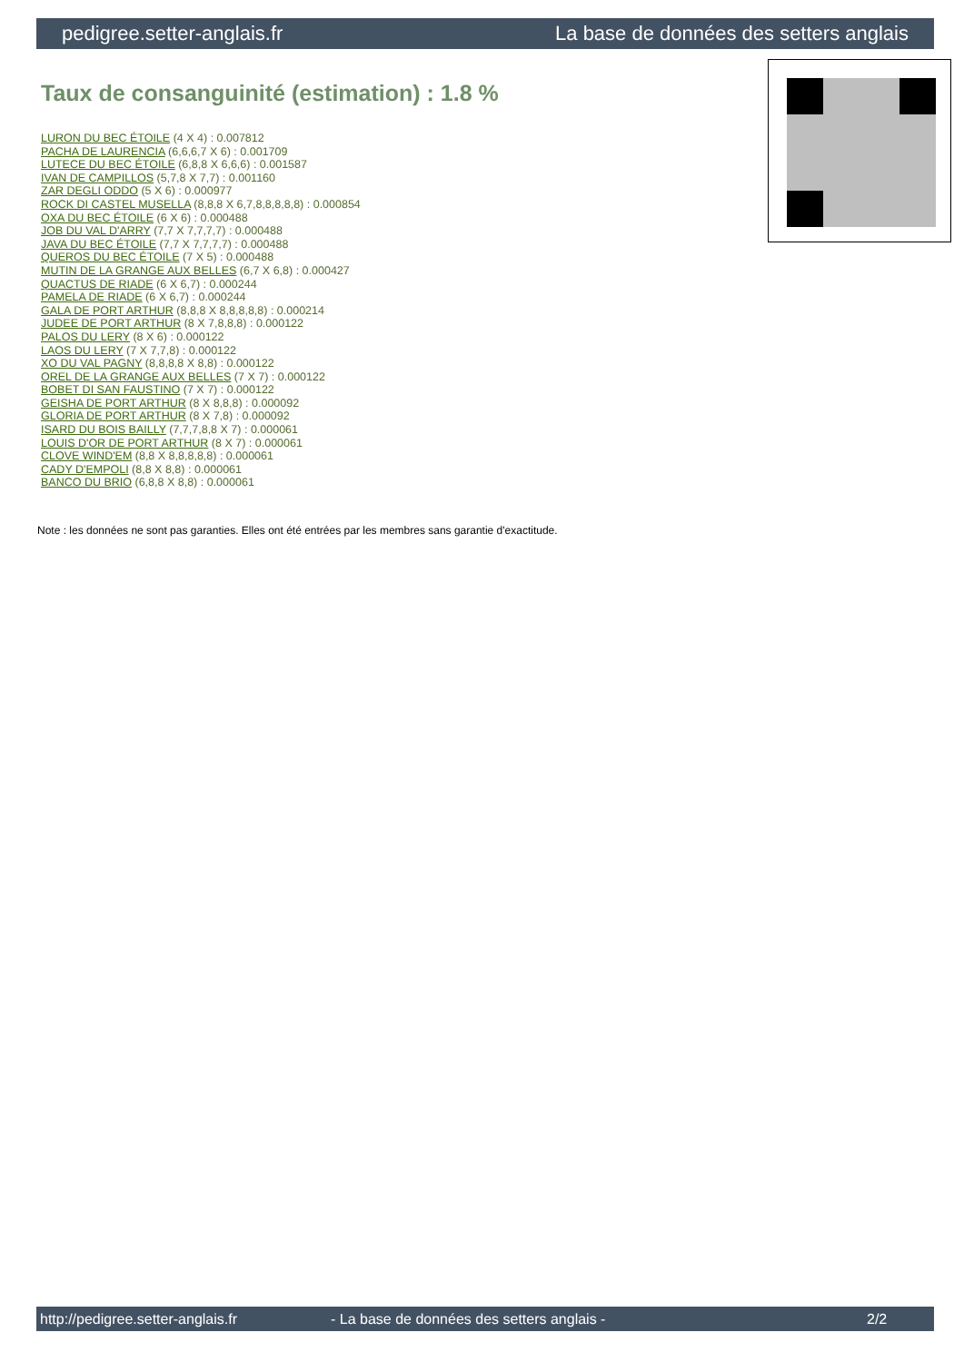pedigree.setter-anglais.fr La base de données des setters anglais
Taux de consanguinité (estimation) : 1.8 %
LURON DU BEC ÉTOILE (4 X 4) : 0.007812
PACHA DE LAURENCIA (6,6,6,7 X 6) : 0.001709
LUTECE DU BEC ÉTOILE (6,8,8 X 6,6,6) : 0.001587
IVAN DE CAMPILLOS (5,7,8 X 7,7) : 0.001160
ZAR DEGLI ODDO (5 X 6) : 0.000977
ROCK DI CASTEL MUSELLA (8,8,8 X 6,7,8,8,8,8,8) : 0.000854
OXA DU BEC ÉTOILE (6 X 6) : 0.000488
JOB DU VAL D'ARRY (7,7 X 7,7,7,7) : 0.000488
JAVA DU BEC ÉTOILE (7,7 X 7,7,7,7) : 0.000488
QUEROS DU BEC ÉTOILE (7 X 5) : 0.000488
MUTIN DE LA GRANGE AUX BELLES (6,7 X 6,8) : 0.000427
QUACTUS DE RIADE (6 X 6,7) : 0.000244
PAMELA DE RIADE (6 X 6,7) : 0.000244
GALA DE PORT ARTHUR (8,8,8 X 8,8,8,8,8) : 0.000214
JUDEE DE PORT ARTHUR (8 X 7,8,8,8) : 0.000122
PALOS DU LERY (8 X 6) : 0.000122
LAOS DU LERY (7 X 7,7,8) : 0.000122
XO DU VAL PAGNY (8,8,8,8 X 8,8) : 0.000122
OREL DE LA GRANGE AUX BELLES (7 X 7) : 0.000122
BOBET DI SAN FAUSTINO (7 X 7) : 0.000122
GEISHA DE PORT ARTHUR (8 X 8,8,8) : 0.000092
GLORIA DE PORT ARTHUR (8 X 7,8) : 0.000092
ISARD DU BOIS BAILLY (7,7,7,8,8 X 7) : 0.000061
LOUIS D'OR DE PORT ARTHUR (8 X 7) : 0.000061
CLOVE WIND'EM (8,8 X 8,8,8,8,8) : 0.000061
CADY D'EMPOLI (8,8 X 8,8) : 0.000061
BANCO DU BRIO (6,8,8 X 8,8) : 0.000061
Note : les données ne sont pas garanties. Elles ont été entrées par les membres sans garantie d'exactitude.
http://pedigree.setter-anglais.fr - La base de données des setters anglais - 2/2